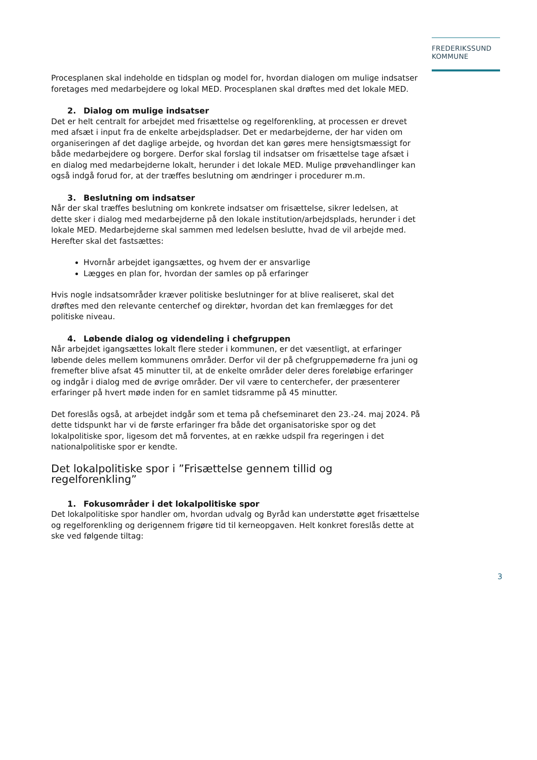FREDERIKSSUND
KOMMUNE
Procesplanen skal indeholde en tidsplan og model for, hvordan dialogen om mulige indsatser foretages med medarbejdere og lokal MED. Procesplanen skal drøftes med det lokale MED.
2. Dialog om mulige indsatser
Det er helt centralt for arbejdet med frisættelse og regelforenkling, at processen er drevet med afsæt i input fra de enkelte arbejdspladser. Det er medarbejderne, der har viden om organiseringen af det daglige arbejde, og hvordan det kan gøres mere hensigtsmæssigt for både medarbejdere og borgere. Derfor skal forslag til indsatser om frisættelse tage afsæt i en dialog med medarbejderne lokalt, herunder i det lokale MED. Mulige prøvehandlinger kan også indgå forud for, at der træffes beslutning om ændringer i procedurer m.m.
3. Beslutning om indsatser
Når der skal træffes beslutning om konkrete indsatser om frisættelse, sikrer ledelsen, at dette sker i dialog med medarbejderne på den lokale institution/arbejdsplads, herunder i det lokale MED. Medarbejderne skal sammen med ledelsen beslutte, hvad de vil arbejde med. Herefter skal det fastsættes:
Hvornår arbejdet igangsættes, og hvem der er ansvarlige
Lægges en plan for, hvordan der samles op på erfaringer
Hvis nogle indsatsområder kræver politiske beslutninger for at blive realiseret, skal det drøftes med den relevante centerchef og direktør, hvordan det kan fremlægges for det politiske niveau.
4. Løbende dialog og videndeling i chefgruppen
Når arbejdet igangsættes lokalt flere steder i kommunen, er det væsentligt, at erfaringer løbende deles mellem kommunens områder. Derfor vil der på chefgruppemøderne fra juni og fremefter blive afsat 45 minutter til, at de enkelte områder deler deres foreløbige erfaringer og indgår i dialog med de øvrige områder. Der vil være to centerchefer, der præsenterer erfaringer på hvert møde inden for en samlet tidsramme på 45 minutter.
Det foreslås også, at arbejdet indgår som et tema på chefseminaret den 23.-24. maj 2024. På dette tidspunkt har vi de første erfaringer fra både det organisatoriske spor og det lokalpolitiske spor, ligesom det må forventes, at en række udspil fra regeringen i det nationalpolitiske spor er kendte.
Det lokalpolitiske spor i ”Frisættelse gennem tillid og regelforenkling”
1. Fokusområder i det lokalpolitiske spor
Det lokalpolitiske spor handler om, hvordan udvalg og Byråd kan understøtte øget frisættelse og regelforenkling og derigennem frigøre tid til kerneopgaven. Helt konkret foreslås dette at ske ved følgende tiltag:
3